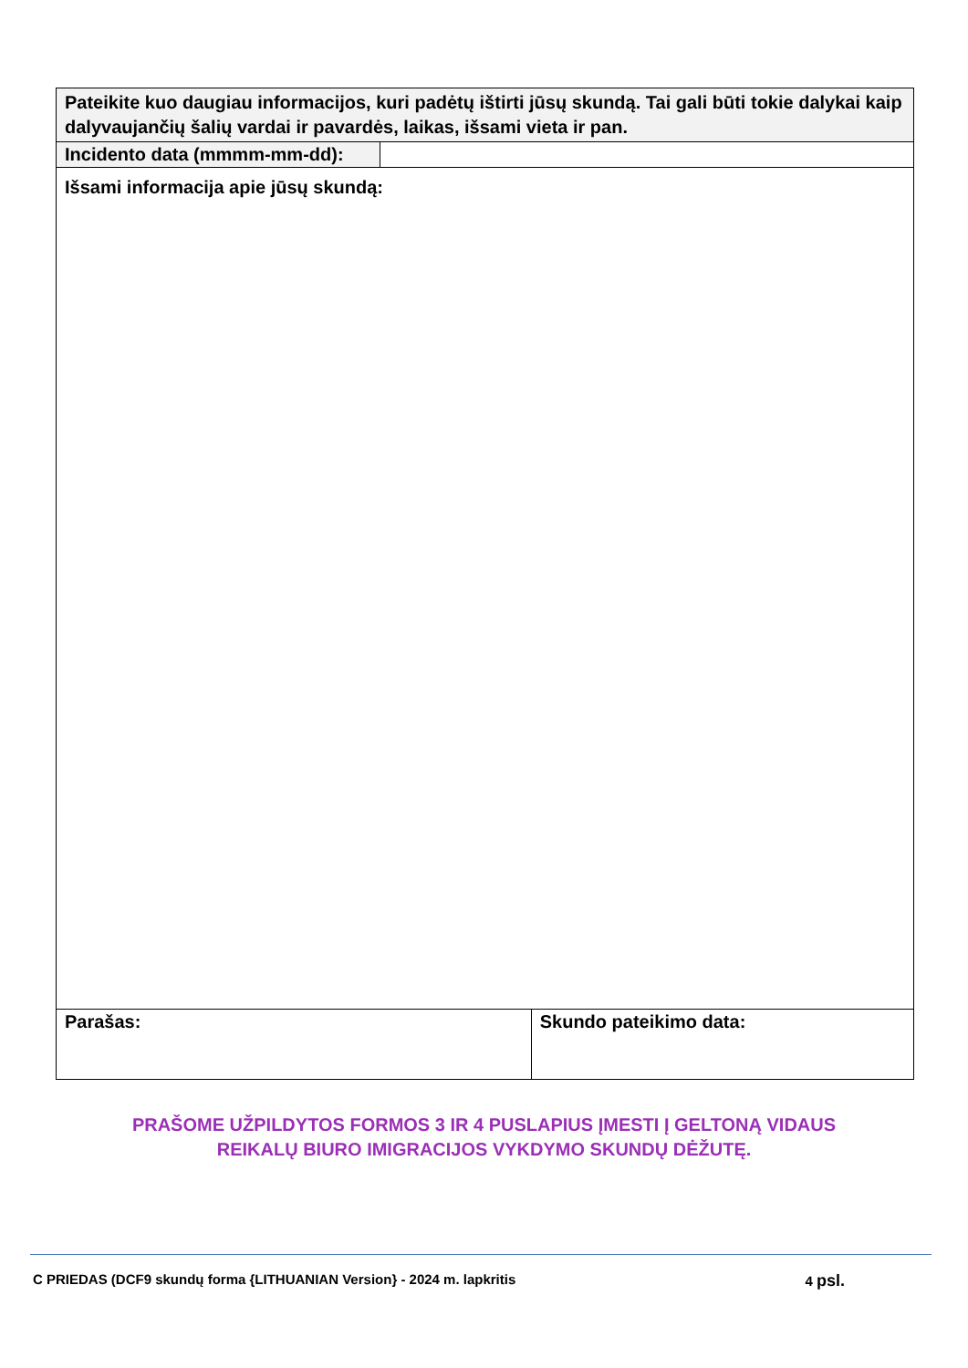| Pateikite kuo daugiau informacijos, kuri padėtų ištirti jūsų skundą. Tai gali būti tokie dalykai kaip dalyvaujančių šalių vardai ir pavardės, laikas, išsami vieta ir pan. | | |
| Incidento data (mmmm-mm-dd): | | |
| Išsami informacija apie jūsų skundą: | | |
| Parašas: | | Skundo pateikimo data: |
PRAŠOME UŽPILDYTOS FORMOS 3 IR 4 PUSLAPIUS ĮMESTI Į GELTONĄ VIDAUS
REIKALŲ BIURO IMIGRACIJOS VYKDYMO SKUNDŲ DĖŽUTĘ.
C PRIEDAS (DCF9 skundų forma {LITHUANIAN Version} - 2024 m. lapkritis 4 psl.